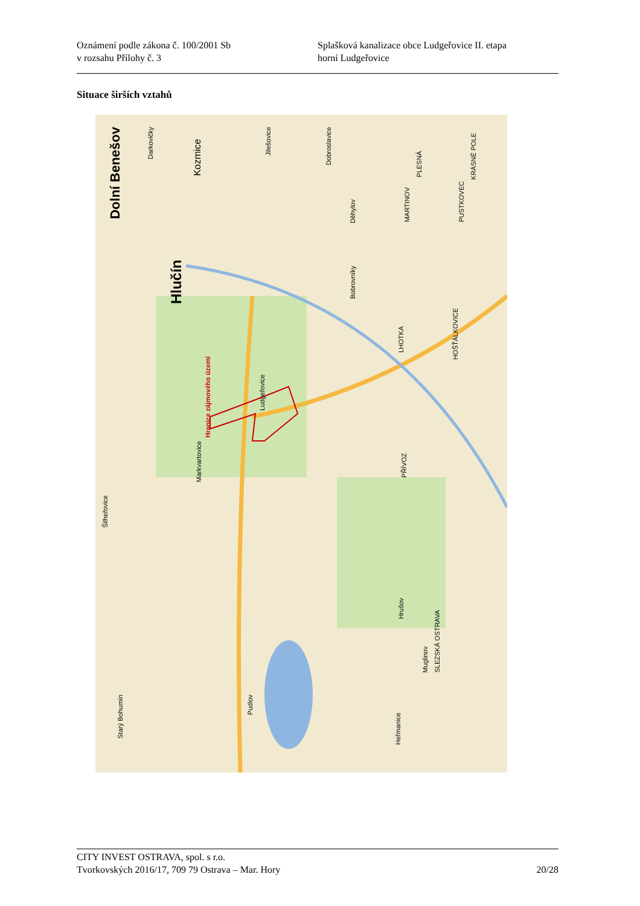Oznámení podle zákona č. 100/2001 Sb
v rozsahu Přílohy č. 3
Splašková kanalizace obce Ludgeřovice II. etapa
horní Ludgeřovice
Situace širších vztahů
Hlučín
Hranice zájmového území
Ludgeřovice
Markvartovice
Šilheřovice
Darkovičky
Bobrovníky
LHOTKA
HOŠŤÁLKOVICE
PŘÍVOZ
Hrušov
SLEZSKÁ OSTRAVA
Muglinov
Heřmanice
Starý Bohumín
Pudlov
MARTINOV
PUSTKOVEC
Děhylov
PLESNÁ
Dobroslavice
Jilešovice
Kozmice
Dolní Benešov
KRÁSNÉ POLE
CITY INVEST OSTRAVA, spol. s r.o.
Tvorkovských 2016/17, 709 79 Ostrava – Mar. Hory 20/28